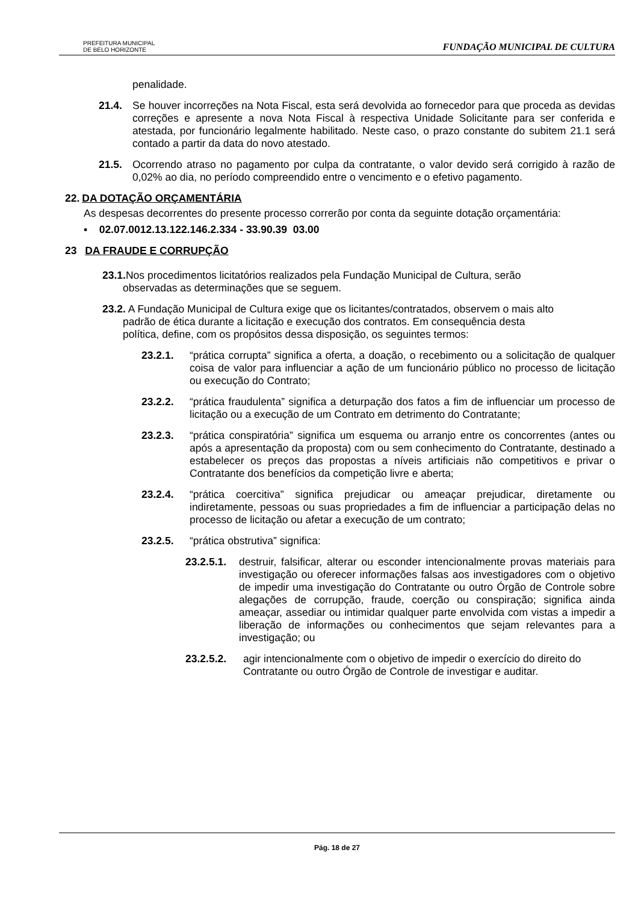PREFEITURA MUNICIPAL
DE BELO HORIZONTE
FUNDAÇÃO MUNICIPAL DE CULTURA
penalidade.
21.4. Se houver incorreções na Nota Fiscal, esta será devolvida ao fornecedor para que proceda as devidas correções e apresente a nova Nota Fiscal à respectiva Unidade Solicitante para ser conferida e atestada, por funcionário legalmente habilitado. Neste caso, o prazo constante do subitem 21.1 será contado a partir da data do novo atestado.
21.5. Ocorrendo atraso no pagamento por culpa da contratante, o valor devido será corrigido à razão de 0,02% ao dia, no período compreendido entre o vencimento e o efetivo pagamento.
22. DA DOTAÇÃO ORÇAMENTÁRIA
As despesas decorrentes do presente processo correrão por conta da seguinte dotação orçamentária:
▪ 02.07.0012.13.122.146.2.334 - 33.90.39 03.00
23 DA FRAUDE E CORRUPÇÃO
23.1. Nos procedimentos licitatórios realizados pela Fundação Municipal de Cultura, serão
observadas as determinações que se seguem.
23.2. A Fundação Municipal de Cultura exige que os licitantes/contratados, observem o mais alto
padrão de ética durante a licitação e execução dos contratos. Em consequência desta
política, define, com os propósitos dessa disposição, os seguintes termos:
23.2.1. “prática corrupta” significa a oferta, a doação, o recebimento ou a solicitação de qualquer coisa de valor para influenciar a ação de um funcionário público no processo de licitação ou execução do Contrato;
23.2.2. “prática fraudulenta” significa a deturpação dos fatos a fim de influenciar um processo de licitação ou a execução de um Contrato em detrimento do Contratante;
23.2.3. “prática conspiratória” significa um esquema ou arranjo entre os concorrentes (antes ou após a apresentação da proposta) com ou sem conhecimento do Contratante, destinado a estabelecer os preços das propostas a níveis artificiais não competitivos e privar o Contratante dos benefícios da competição livre e aberta;
23.2.4. “prática coercitiva” significa prejudicar ou ameaçar prejudicar, diretamente ou indiretamente, pessoas ou suas propriedades a fim de influenciar a participação delas no processo de licitação ou afetar a execução de um contrato;
23.2.5. “prática obstrutiva” significa:
23.2.5.1.
destruir, falsificar, alterar ou esconder intencionalmente provas materiais para investigação ou oferecer informações falsas aos investigadores com o objetivo de impedir uma investigação do Contratante ou outro Órgão de Controle sobre alegações de corrupção, fraude, coerção ou conspiração; significa ainda ameaçar, assediar ou intimidar qualquer parte envolvida com vistas a impedir a liberação de informações ou conhecimentos que sejam relevantes para a investigação; ou
23.2.5.2. agir intencionalmente com o objetivo de impedir o exercício do direito do Contratante ou outro Órgão de Controle de investigar e auditar.
Pág. 18 de 27